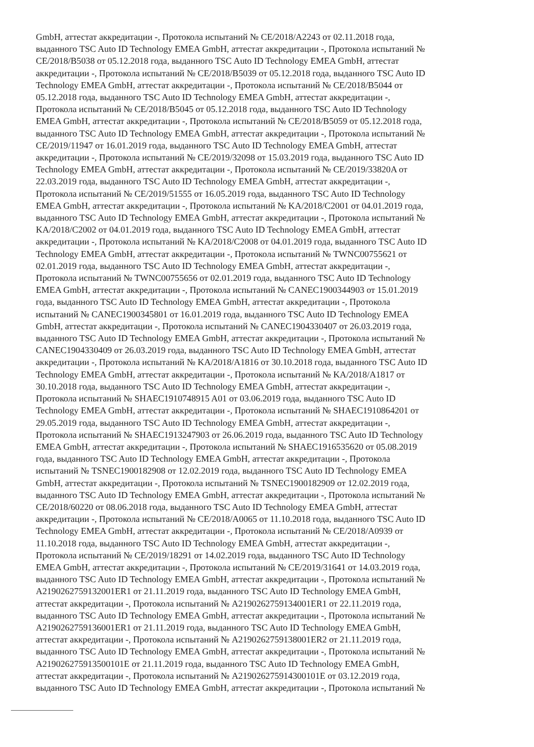GmbH, аттестат аккредитации -, Протокола испытаний № CE/2018/A2243 от 02.11.2018 года,
выданного TSC Auto ID Technology EMEA GmbH, аттестат аккредитации -, Протокола испытаний №
CE/2018/B5038 от 05.12.2018 года, выданного TSC Auto ID Technology EMEA GmbH, аттестат
аккредитации -, Протокола испытаний № CE/2018/B5039 от 05.12.2018 года, выданного TSC Auto ID
Technology EMEA GmbH, аттестат аккредитации -, Протокола испытаний № CE/2018/B5044 от
05.12.2018 года, выданного TSC Auto ID Technology EMEA GmbH, аттестат аккредитации -,
Протокола испытаний № CE/2018/B5045 от 05.12.2018 года, выданного TSC Auto ID Technology
EMEA GmbH, аттестат аккредитации -, Протокола испытаний № CE/2018/B5059 от 05.12.2018 года,
выданного TSC Auto ID Technology EMEA GmbH, аттестат аккредитации -, Протокола испытаний №
CE/2019/11947 от 16.01.2019 года, выданного TSC Auto ID Technology EMEA GmbH, аттестат
аккредитации -, Протокола испытаний № CE/2019/32098 от 15.03.2019 года, выданного TSC Auto ID
Technology EMEA GmbH, аттестат аккредитации -, Протокола испытаний № CE/2019/33820A от
22.03.2019 года, выданного TSC Auto ID Technology EMEA GmbH, аттестат аккредитации -,
Протокола испытаний № CE/2019/51555 от 16.05.2019 года, выданного TSC Auto ID Technology
EMEA GmbH, аттестат аккредитации -, Протокола испытаний № KA/2018/C2001 от 04.01.2019 года,
выданного TSC Auto ID Technology EMEA GmbH, аттестат аккредитации -, Протокола испытаний №
KA/2018/C2002 от 04.01.2019 года, выданного TSC Auto ID Technology EMEA GmbH, аттестат
аккредитации -, Протокола испытаний № KA/2018/C2008 от 04.01.2019 года, выданного TSC Auto ID
Technology EMEA GmbH, аттестат аккредитации -, Протокола испытаний № TWNC00755621 от
02.01.2019 года, выданного TSC Auto ID Technology EMEA GmbH, аттестат аккредитации -,
Протокола испытаний № TWNC00755656 от 02.01.2019 года, выданного TSC Auto ID Technology
EMEA GmbH, аттестат аккредитации -, Протокола испытаний № CANEC1900344903 от 15.01.2019
года, выданного TSC Auto ID Technology EMEA GmbH, аттестат аккредитации -, Протокола
испытаний № CANEC1900345801 от 16.01.2019 года, выданного TSC Auto ID Technology EMEA
GmbH, аттестат аккредитации -, Протокола испытаний № CANEC1904330407 от 26.03.2019 года,
выданного TSC Auto ID Technology EMEA GmbH, аттестат аккредитации -, Протокола испытаний №
CANEC1904330409 от 26.03.2019 года, выданного TSC Auto ID Technology EMEA GmbH, аттестат
аккредитации -, Протокола испытаний № KA/2018/A1816 от 30.10.2018 года, выданного TSC Auto ID
Technology EMEA GmbH, аттестат аккредитации -, Протокола испытаний № KA/2018/A1817 от
30.10.2018 года, выданного TSC Auto ID Technology EMEA GmbH, аттестат аккредитации -,
Протокола испытаний № SHAEC1910748915 A01 от 03.06.2019 года, выданного TSC Auto ID
Technology EMEA GmbH, аттестат аккредитации -, Протокола испытаний № SHAEC1910864201 от
29.05.2019 года, выданного TSC Auto ID Technology EMEA GmbH, аттестат аккредитации -,
Протокола испытаний № SHAEC1913247903 от 26.06.2019 года, выданного TSC Auto ID Technology
EMEA GmbH, аттестат аккредитации -, Протокола испытаний № SHAEC1916535620 от 05.08.2019
года, выданного TSC Auto ID Technology EMEA GmbH, аттестат аккредитации -, Протокола
испытаний № TSNEC1900182908 от 12.02.2019 года, выданного TSC Auto ID Technology EMEA
GmbH, аттестат аккредитации -, Протокола испытаний № TSNEC1900182909 от 12.02.2019 года,
выданного TSC Auto ID Technology EMEA GmbH, аттестат аккредитации -, Протокола испытаний №
CE/2018/60220 от 08.06.2018 года, выданного TSC Auto ID Technology EMEA GmbH, аттестат
аккредитации -, Протокола испытаний № CE/2018/A0065 от 11.10.2018 года, выданного TSC Auto ID
Technology EMEA GmbH, аттестат аккредитации -, Протокола испытаний № CE/2018/A0939 от
11.10.2018 года, выданного TSC Auto ID Technology EMEA GmbH, аттестат аккредитации -,
Протокола испытаний № CE/2019/18291 от 14.02.2019 года, выданного TSC Auto ID Technology
EMEA GmbH, аттестат аккредитации -, Протокола испытаний № CE/2019/31641 от 14.03.2019 года,
выданного TSC Auto ID Technology EMEA GmbH, аттестат аккредитации -, Протокола испытаний №
A2190262759132001ER1 от 21.11.2019 года, выданного TSC Auto ID Technology EMEA GmbH,
аттестат аккредитации -, Протокола испытаний № A2190262759134001ER1 от 22.11.2019 года,
выданного TSC Auto ID Technology EMEA GmbH, аттестат аккредитации -, Протокола испытаний №
A2190262759136001ER1 от 21.11.2019 года, выданного TSC Auto ID Technology EMEA GmbH,
аттестат аккредитации -, Протокола испытаний № A2190262759138001ER2 от 21.11.2019 года,
выданного TSC Auto ID Technology EMEA GmbH, аттестат аккредитации -, Протокола испытаний №
A219026275913500101E от 21.11.2019 года, выданного TSC Auto ID Technology EMEA GmbH,
аттестат аккредитации -, Протокола испытаний № A219026275914300101E от 03.12.2019 года,
выданного TSC Auto ID Technology EMEA GmbH, аттестат аккредитации -, Протокола испытаний №